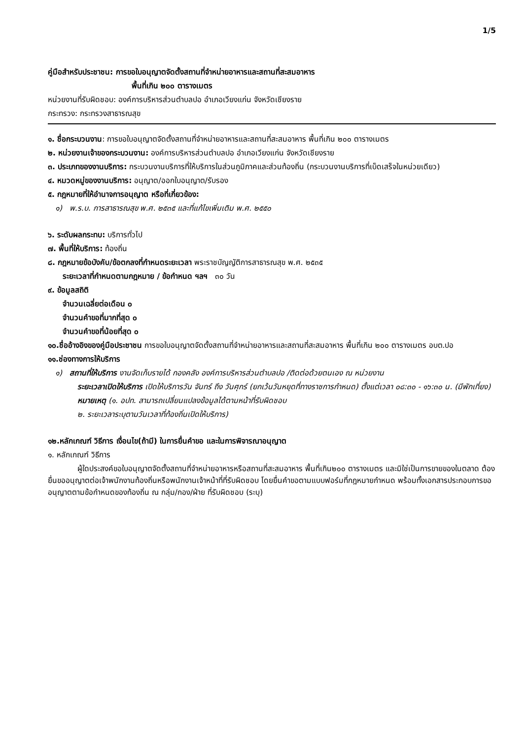1/5
คู่มือสำหรับประชาชน: การขอใบอนุญาตจัดตั้งสถานที่จำหน่ายอาหารและสถานที่สะสมอาหาร
พื้นที่เกิน ๒๐๐ ตารางเมตร
หน่วยงานที่รับผิดชอบ: องค์การบริหารส่วนตำบลปอ อำเภอเวียงแก่น จังหวัดเชียงราย
กระทรวง: กระทรวงสาธารณสุข
๑. ชื่อกระบวนงาน: การขอใบอนุญาตจัดตั้งสถานที่จำหน่ายอาหารและสถานที่สะสมอาหาร พื้นที่เกิน ๒๐๐ ตารางเมตร
๒. หน่วยงานเจ้าของกระบวนงาน: องค์การบริหารส่วนตำบลปอ อำเภอเวียงแก่น จังหวัดเชียงราย
๓. ประเภทของงานบริการ: กระบวนงานบริการที่ให้บริการในส่วนภูมิภาคและส่วนท้องถิ่น (กระบวนงานบริการที่เบ็ดเสร็จในหน่วยเดียว)
๔. หมวดหมู่ของงานบริการ: อนุญาต/ออกใบอนุญาต/รับรอง
๕. กฎหมายที่ให้อำนาจการอนุญาต หรือที่เกี่ยวข้อง:
๑) พ.ร.บ. การสาธารณสุข พ.ศ. ๒๕๓๕ และที่แก้ไขเพิ่มเติม พ.ศ. ๒๕๕๐
๖. ระดับผลกระทบ: บริการทั่วไป
๗. พื้นที่ให้บริการ: ท้องถิ่น
๘. กฎหมายข้อบังคับ/ข้อตกลงที่กำหนดระยะเวลา พระราชบัญญัติการสาธารณสุข พ.ศ. ๒๕๓๕
ระยะเวลาที่กำหนดตามกฎหมาย / ข้อกำหนด ฯลฯ ๓๐ วัน
๙. ข้อมูลสถิติ
จำนวนเฉลี่ยต่อเดือน ๐
จำนวนคำขอที่มากที่สุด ๐
จำนวนคำขอที่น้อยที่สุด ๐
๑๐.ชื่ออ้างอิงของคู่มือประชาชน การขอใบอนุญาตจัดตั้งสถานที่จำหน่ายอาหารและสถานที่สะสมอาหาร พื้นที่เกิน ๒๐๐ ตารางเมตร อบต.ปอ
๑๑.ช่องทางการให้บริการ
๑) สถานที่ให้บริการ งานจัดเก็บรายได้ กองคลัง องค์การบริหารส่วนตำบลปอ /ติดต่อด้วยตนเอง ณ หน่วยงาน
ระยะเวลาเปิดให้บริการ เปิดให้บริการวัน จันทร์ ถึง วันศุกร์ (ยกเว้นวันหยุดที่ทางราชการกำหนด) ตั้งแต่เวลา ๐๘:๓๐ - ๑๖:๓๐ น. (มีพักเที่ยง)
หมายเหตุ (๑. อปท. สามารถเปลี่ยนแปลงข้อมูลได้ตามหน้าที่รับผิดชอบ
๒. ระยะเวลาระบุตามวันเวลาที่ท้องถิ่นเปิดให้บริการ)
๑๒.หลักเกณฑ์ วิธีการ เงื่อนไข(ถ้ามี) ในการยื่นคำขอ และในการพิจารณาอนุญาต
๑. หลักเกณฑ์ วิธีการ
ผู้ใดประสงค์ขอใบอนุญาตจัดตั้งสถานที่จำหน่ายอาหารหรือสถานที่สะสมอาหาร พื้นที่เกิน๒๐๐ ตารางเมตร และมิใช่เป็นการขายของในตลาด ต้องยื่นขออนุญาตต่อเจ้าพนักงานท้องถิ่นหรือพนักงานเจ้าหน้าที่ที่รับผิดชอบ โดยยื่นคำขอตามแบบฟอร์มที่กฎหมายกำหนด พร้อมทั้งเอกสารประกอบการขออนุญาตตามข้อกำหนดของท้องถิ่น ณ กลุ่ม/กอง/ฝ่าย ที่รับผิดชอบ (ระบุ)